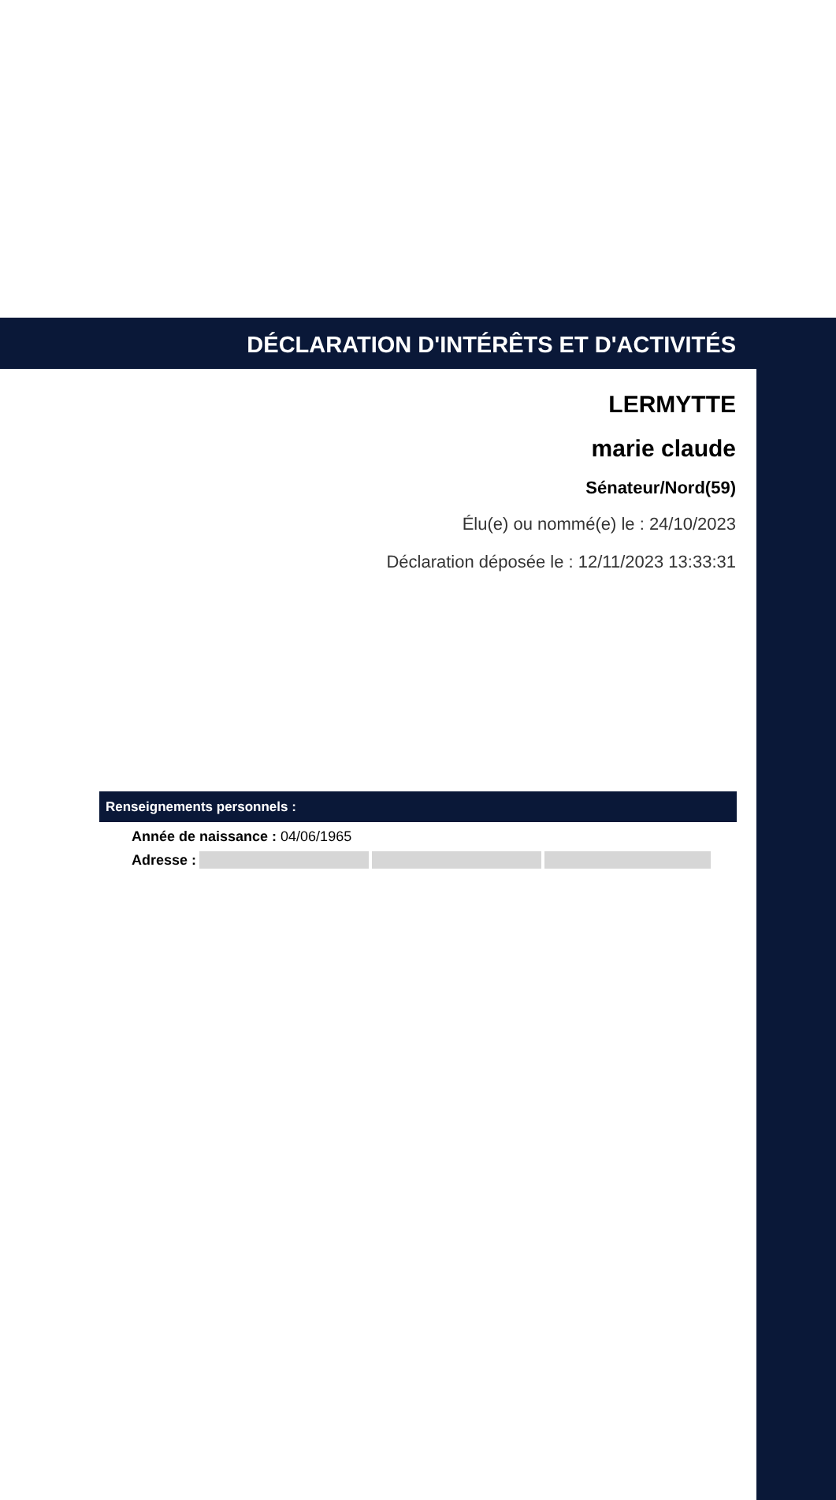DÉCLARATION D'INTÉRÊTS ET D'ACTIVITÉS
LERMYTTE
marie claude
Sénateur/Nord(59)
Élu(e) ou nommé(e) le : 24/10/2023
Déclaration déposée le : 12/11/2023 13:33:31
Renseignements personnels :
Année de naissance : 04/06/1965
Adresse :